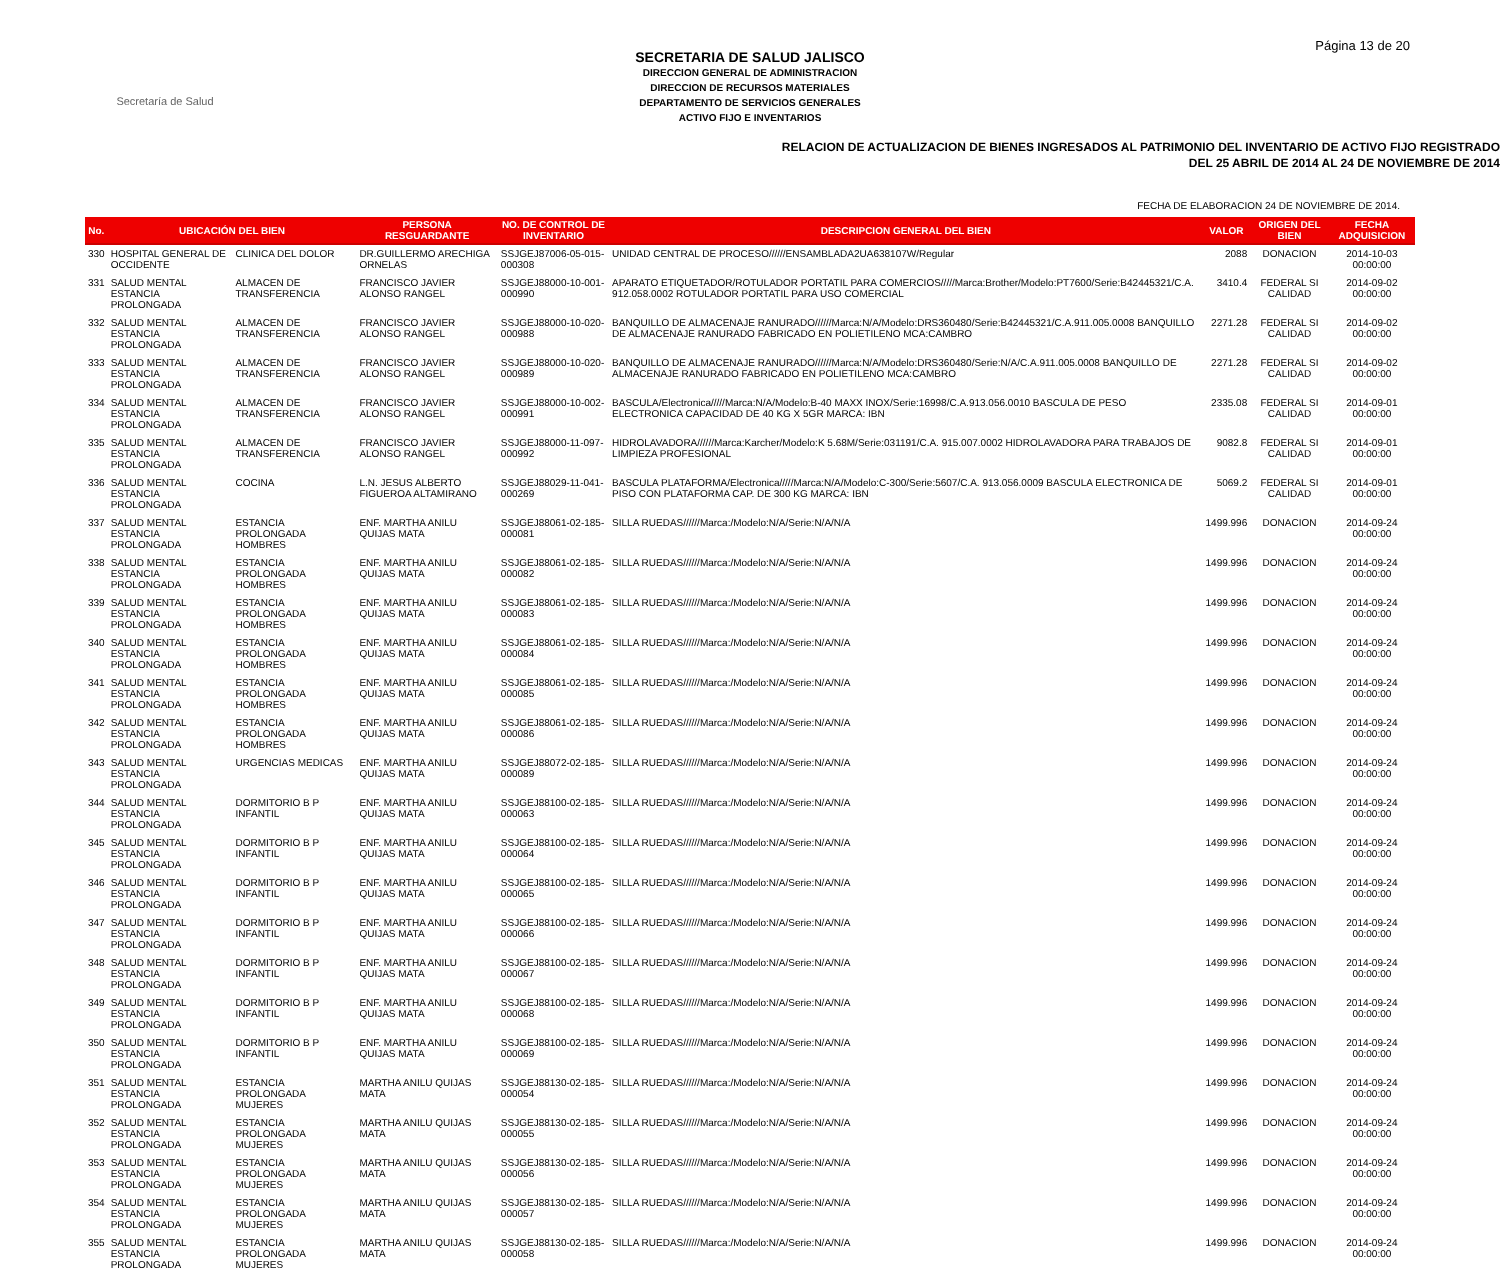Secretaría de Salud
Página 13 de 20
SECRETARIA DE SALUD JALISCO
DIRECCION GENERAL DE ADMINISTRACION
DIRECCION DE RECURSOS MATERIALES
DEPARTAMENTO DE SERVICIOS GENERALES
ACTIVO FIJO E INVENTARIOS
RELACION DE ACTUALIZACION DE BIENES INGRESADOS AL PATRIMONIO DEL INVENTARIO DE ACTIVO FIJO REGISTRADO
DEL 25 ABRIL DE 2014 AL 24 DE NOVIEMBRE DE 2014
FECHA DE ELABORACION 24 DE NOVIEMBRE DE 2014.
| No. | UBICACIÓN DEL BIEN | | PERSONA RESGUARDANTE | NO. DE CONTROL DE INVENTARIO | DESCRIPCION GENERAL DEL BIEN | VALOR | ORIGEN DEL BIEN | FECHA ADQUISICION |
| --- | --- | --- | --- | --- | --- | --- | --- | --- |
| 330 | HOSPITAL GENERAL DE OCCIDENTE | CLINICA DEL DOLOR | DR.GUILLERMO ARECHIGA ORNELAS | SSJGEJ87006-05-015-000308 | UNIDAD CENTRAL DE PROCESO//////ENSAMBLADA2UA638107W/Regular | 2088 | DONACION | 2014-10-03 00:00:00 |
| 331 | SALUD MENTAL ESTANCIA PROLONGADA | ALMACEN DE TRANSFERENCIA | FRANCISCO JAVIER ALONSO RANGEL | SSJGEJ88000-10-001-000990 | APARATO ETIQUETADOR/ROTULADOR PORTATIL PARA COMERCIOS/////Marca:Brother/Modelo:PT7600/Serie:B42445321/C.A. 912.058.0002 ROTULADOR PORTATIL PARA USO COMERCIAL | 3410.4 | FEDERAL SI CALIDAD | 2014-09-02 00:00:00 |
| 332 | SALUD MENTAL ESTANCIA PROLONGADA | ALMACEN DE TRANSFERENCIA | FRANCISCO JAVIER ALONSO RANGEL | SSJGEJ88000-10-020-000988 | BANQUILLO DE ALMACENAJE RANURADO//////Marca:N/A/Modelo:DRS360480/Serie:B42445321/C.A.911.005.0008 BANQUILLO DE ALMACENAJE RANURADO FABRICADO EN POLIETILENO MCA:CAMBRO | 2271.28 | FEDERAL SI CALIDAD | 2014-09-02 00:00:00 |
| 333 | SALUD MENTAL ESTANCIA PROLONGADA | ALMACEN DE TRANSFERENCIA | FRANCISCO JAVIER ALONSO RANGEL | SSJGEJ88000-10-020-000989 | BANQUILLO DE ALMACENAJE RANURADO//////Marca:N/A/Modelo:DRS360480/Serie:N/A/C.A.911.005.0008 BANQUILLO DE ALMACENAJE RANURADO FABRICADO EN POLIETILENO MCA:CAMBRO | 2271.28 | FEDERAL SI CALIDAD | 2014-09-02 00:00:00 |
| 334 | SALUD MENTAL ESTANCIA PROLONGADA | ALMACEN DE TRANSFERENCIA | FRANCISCO JAVIER ALONSO RANGEL | SSJGEJ88000-10-002-000991 | BASCULA/Electronica/////Marca:N/A/Modelo:B-40 MAXX INOX/Serie:16998/C.A.913.056.0010 BASCULA DE PESO ELECTRONICA CAPACIDAD DE 40 KG X 5GR MARCA: IBN | 2335.08 | FEDERAL SI CALIDAD | 2014-09-01 00:00:00 |
| 335 | SALUD MENTAL ESTANCIA PROLONGADA | ALMACEN DE TRANSFERENCIA | FRANCISCO JAVIER ALONSO RANGEL | SSJGEJ88000-11-097-000992 | HIDROLAVADORA//////Marca:Karcher/Modelo:K 5.68M/Serie:031191/C.A. 915.007.0002 HIDROLAVADORA PARA TRABAJOS DE LIMPIEZA PROFESIONAL | 9082.8 | FEDERAL SI CALIDAD | 2014-09-01 00:00:00 |
| 336 | SALUD MENTAL ESTANCIA PROLONGADA | COCINA | L.N. JESUS ALBERTO FIGUEROA ALTAMIRANO | SSJGEJ88029-11-041-000269 | BASCULA PLATAFORMA/Electronica/////Marca:N/A/Modelo:C-300/Serie:5607/C.A. 913.056.0009 BASCULA ELECTRONICA DE PISO CON PLATAFORMA CAP. DE 300 KG MARCA: IBN | 5069.2 | FEDERAL SI CALIDAD | 2014-09-01 00:00:00 |
| 337 | SALUD MENTAL ESTANCIA PROLONGADA | ESTANCIA PROLONGADA HOMBRES | ENF. MARTHA ANILU QUIJAS MATA | SSJGEJ88061-02-185-000081 | SILLA RUEDAS//////Marca:/Modelo:N/A/Serie:N/A/N/A | 1499.996 | DONACION | 2014-09-24 00:00:00 |
| 338 | SALUD MENTAL ESTANCIA PROLONGADA | ESTANCIA PROLONGADA HOMBRES | ENF. MARTHA ANILU QUIJAS MATA | SSJGEJ88061-02-185-000082 | SILLA RUEDAS//////Marca:/Modelo:N/A/Serie:N/A/N/A | 1499.996 | DONACION | 2014-09-24 00:00:00 |
| 339 | SALUD MENTAL ESTANCIA PROLONGADA | ESTANCIA PROLONGADA HOMBRES | ENF. MARTHA ANILU QUIJAS MATA | SSJGEJ88061-02-185-000083 | SILLA RUEDAS//////Marca:/Modelo:N/A/Serie:N/A/N/A | 1499.996 | DONACION | 2014-09-24 00:00:00 |
| 340 | SALUD MENTAL ESTANCIA PROLONGADA | ESTANCIA PROLONGADA HOMBRES | ENF. MARTHA ANILU QUIJAS MATA | SSJGEJ88061-02-185-000084 | SILLA RUEDAS//////Marca:/Modelo:N/A/Serie:N/A/N/A | 1499.996 | DONACION | 2014-09-24 00:00:00 |
| 341 | SALUD MENTAL ESTANCIA PROLONGADA | ESTANCIA PROLONGADA HOMBRES | ENF. MARTHA ANILU QUIJAS MATA | SSJGEJ88061-02-185-000085 | SILLA RUEDAS//////Marca:/Modelo:N/A/Serie:N/A/N/A | 1499.996 | DONACION | 2014-09-24 00:00:00 |
| 342 | SALUD MENTAL ESTANCIA PROLONGADA | ESTANCIA PROLONGADA HOMBRES | ENF. MARTHA ANILU QUIJAS MATA | SSJGEJ88061-02-185-000086 | SILLA RUEDAS//////Marca:/Modelo:N/A/Serie:N/A/N/A | 1499.996 | DONACION | 2014-09-24 00:00:00 |
| 343 | SALUD MENTAL ESTANCIA PROLONGADA | URGENCIAS MEDICAS | ENF. MARTHA ANILU QUIJAS MATA | SSJGEJ88072-02-185-000089 | SILLA RUEDAS//////Marca:/Modelo:N/A/Serie:N/A/N/A | 1499.996 | DONACION | 2014-09-24 00:00:00 |
| 344 | SALUD MENTAL ESTANCIA PROLONGADA | DORMITORIO B P INFANTIL | ENF. MARTHA ANILU QUIJAS MATA | SSJGEJ88100-02-185-000063 | SILLA RUEDAS//////Marca:/Modelo:N/A/Serie:N/A/N/A | 1499.996 | DONACION | 2014-09-24 00:00:00 |
| 345 | SALUD MENTAL ESTANCIA PROLONGADA | DORMITORIO B P INFANTIL | ENF. MARTHA ANILU QUIJAS MATA | SSJGEJ88100-02-185-000064 | SILLA RUEDAS//////Marca:/Modelo:N/A/Serie:N/A/N/A | 1499.996 | DONACION | 2014-09-24 00:00:00 |
| 346 | SALUD MENTAL ESTANCIA PROLONGADA | DORMITORIO B P INFANTIL | ENF. MARTHA ANILU QUIJAS MATA | SSJGEJ88100-02-185-000065 | SILLA RUEDAS//////Marca:/Modelo:N/A/Serie:N/A/N/A | 1499.996 | DONACION | 2014-09-24 00:00:00 |
| 347 | SALUD MENTAL ESTANCIA PROLONGADA | DORMITORIO B P INFANTIL | ENF. MARTHA ANILU QUIJAS MATA | SSJGEJ88100-02-185-000066 | SILLA RUEDAS//////Marca:/Modelo:N/A/Serie:N/A/N/A | 1499.996 | DONACION | 2014-09-24 00:00:00 |
| 348 | SALUD MENTAL ESTANCIA PROLONGADA | DORMITORIO B P INFANTIL | ENF. MARTHA ANILU QUIJAS MATA | SSJGEJ88100-02-185-000067 | SILLA RUEDAS//////Marca:/Modelo:N/A/Serie:N/A/N/A | 1499.996 | DONACION | 2014-09-24 00:00:00 |
| 349 | SALUD MENTAL ESTANCIA PROLONGADA | DORMITORIO B P INFANTIL | ENF. MARTHA ANILU QUIJAS MATA | SSJGEJ88100-02-185-000068 | SILLA RUEDAS//////Marca:/Modelo:N/A/Serie:N/A/N/A | 1499.996 | DONACION | 2014-09-24 00:00:00 |
| 350 | SALUD MENTAL ESTANCIA PROLONGADA | DORMITORIO B P INFANTIL | ENF. MARTHA ANILU QUIJAS MATA | SSJGEJ88100-02-185-000069 | SILLA RUEDAS//////Marca:/Modelo:N/A/Serie:N/A/N/A | 1499.996 | DONACION | 2014-09-24 00:00:00 |
| 351 | SALUD MENTAL ESTANCIA PROLONGADA | ESTANCIA PROLONGADA MUJERES | MARTHA ANILU QUIJAS MATA | SSJGEJ88130-02-185-000054 | SILLA RUEDAS//////Marca:/Modelo:N/A/Serie:N/A/N/A | 1499.996 | DONACION | 2014-09-24 00:00:00 |
| 352 | SALUD MENTAL ESTANCIA PROLONGADA | ESTANCIA PROLONGADA MUJERES | MARTHA ANILU QUIJAS MATA | SSJGEJ88130-02-185-000055 | SILLA RUEDAS//////Marca:/Modelo:N/A/Serie:N/A/N/A | 1499.996 | DONACION | 2014-09-24 00:00:00 |
| 353 | SALUD MENTAL ESTANCIA PROLONGADA | ESTANCIA PROLONGADA MUJERES | MARTHA ANILU QUIJAS MATA | SSJGEJ88130-02-185-000056 | SILLA RUEDAS//////Marca:/Modelo:N/A/Serie:N/A/N/A | 1499.996 | DONACION | 2014-09-24 00:00:00 |
| 354 | SALUD MENTAL ESTANCIA PROLONGADA | ESTANCIA PROLONGADA MUJERES | MARTHA ANILU QUIJAS MATA | SSJGEJ88130-02-185-000057 | SILLA RUEDAS//////Marca:/Modelo:N/A/Serie:N/A/N/A | 1499.996 | DONACION | 2014-09-24 00:00:00 |
| 355 | SALUD MENTAL ESTANCIA PROLONGADA | ESTANCIA PROLONGADA MUJERES | MARTHA ANILU QUIJAS MATA | SSJGEJ88130-02-185-000058 | SILLA RUEDAS//////Marca:/Modelo:N/A/Serie:N/A/N/A | 1499.996 | DONACION | 2014-09-24 00:00:00 |